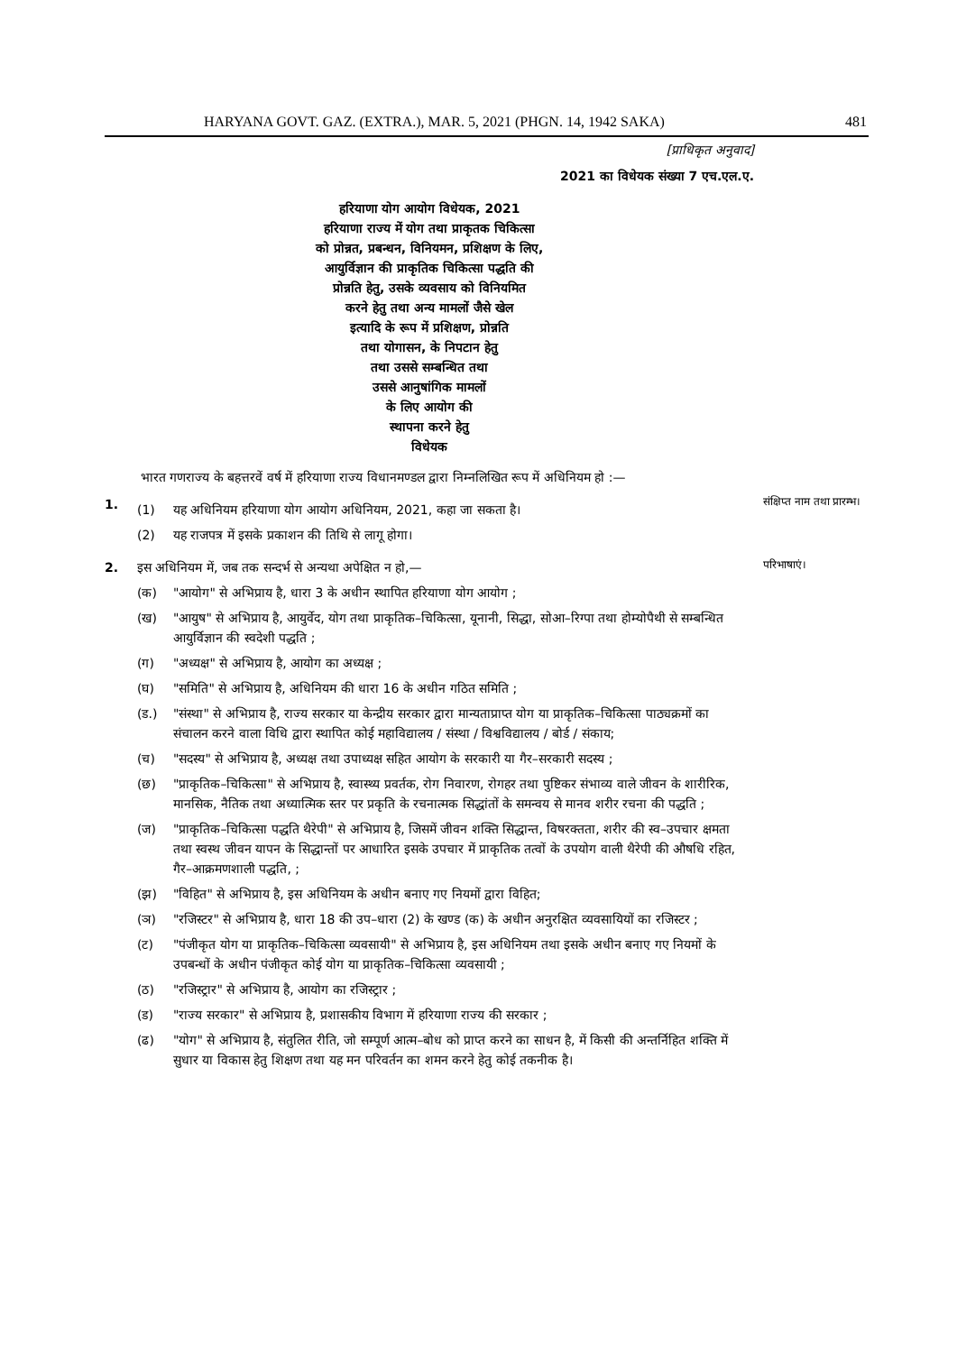HARYANA GOVT. GAZ. (EXTRA.), MAR. 5, 2021 (PHGN. 14, 1942 SAKA) 481
[प्राधिकृत अनुवाद]
2021 का विधेयक संख्या 7 एच.एल.ए.
हरियाणा योग आयोग विधेयक, 2021
हरियाणा राज्य में योग तथा प्राकृतक चिकित्सा
को प्रोन्नत, प्रबन्धन, विनियमन, प्रशिक्षण के लिए,
आयुर्विज्ञान की प्राकृतिक चिकित्सा पद्धति की
प्रोन्नति हेतु, उसके व्यवसाय को विनियमित
करने हेतु तथा अन्य मामलों जैसे खेल
इत्यादि के रूप में प्रशिक्षण, प्रोन्नति
तथा योगासन, के निपटान हेतु
तथा उससे सम्बन्धित तथा
उससे आनुषांगिक मामलों
के लिए आयोग की
स्थापना करने हेतु
विधेयक
भारत गणराज्य के बहत्तरवें वर्ष में हरियाणा राज्य विधानमण्डल द्वारा निम्नलिखित रूप में अधिनियम हो :—
1.
(1) यह अधिनियम हरियाणा योग आयोग अधिनियम, 2021, कहा जा सकता है।
(2) यह राजपत्र में इसके प्रकाशन की तिथि से लागू होगा।
संक्षिप्त नाम तथा प्रारम्भ।
2. इस अधिनियम में, जब तक सन्दर्भ से अन्यथा अपेक्षित न हो,—
(क) "आयोग" से अभिप्राय है, धारा 3 के अधीन स्थापित हरियाणा योग आयोग ;
(ख) "आयुष" से अभिप्राय है, आयुर्वेद, योग तथा प्राकृतिक–चिकित्सा, यूनानी, सिद्धा, सोआ–रिग्पा तथा होम्योपैथी से सम्बन्धित आयुर्विज्ञान की स्वदेशी पद्धति ;
(ग) "अध्यक्ष" से अभिप्राय है, आयोग का अध्यक्ष ;
(घ) "समिति" से अभिप्राय है, अधिनियम की धारा 16 के अधीन गठित समिति ;
(ड.) "संस्था" से अभिप्राय है, राज्य सरकार या केन्द्रीय सरकार द्वारा मान्यताप्राप्त योग या प्राकृतिक–चिकित्सा पाठ्यक्रमों का संचालन करने वाला विधि द्वारा स्थापित कोई महाविद्यालय / संस्था / विश्वविद्यालय / बोर्ड / संकाय;
(च) "सदस्य" से अभिप्राय है, अध्यक्ष तथा उपाध्यक्ष सहित आयोग के सरकारी या गैर–सरकारी सदस्य ;
(छ) "प्राकृतिक–चिकित्सा" से अभिप्राय है, स्वास्थ्य प्रवर्तक, रोग निवारण, रोगहर तथा पुष्टिकर संभाव्य वाले जीवन के शारीरिक, मानसिक, नैतिक तथा अध्यात्मिक स्तर पर प्रकृति के रचनात्मक सिद्धांतों के समन्वय से मानव शरीर रचना की पद्धति ;
(ज) "प्राकृतिक–चिकित्सा पद्धति थैरेपी" से अभिप्राय है, जिसमें जीवन शक्ति सिद्धान्त, विषरक्तता, शरीर की स्व–उपचार क्षमता तथा स्वस्थ जीवन यापन के सिद्धान्तों पर आधारित इसके उपचार में प्राकृतिक तत्वों के उपयोग वाली थैरेपी की औषधि रहित, गैर–आक्रमणशाली पद्धति, ;
(झ) "विहित" से अभिप्राय है, इस अधिनियम के अधीन बनाए गए नियमों द्वारा विहित;
(ञ) "रजिस्टर" से अभिप्राय है, धारा 18 की उप–धारा (2) के खण्ड (क) के अधीन अनुरक्षित व्यवसायियों का रजिस्टर ;
(ट) "पंजीकृत योग या प्राकृतिक–चिकित्सा व्यवसायी" से अभिप्राय है, इस अधिनियम तथा इसके अधीन बनाए गए नियमों के उपबन्धों के अधीन पंजीकृत कोई योग या प्राकृतिक–चिकित्सा व्यवसायी ;
(ठ) "रजिस्ट्रार" से अभिप्राय है, आयोग का रजिस्ट्रार ;
(ड) "राज्य सरकार" से अभिप्राय है, प्रशासकीय विभाग में हरियाणा राज्य की सरकार ;
(ढ) "योग" से अभिप्राय है, संतुलित रीति, जो सम्पूर्ण आत्म–बोध को प्राप्त करने का साधन है, में किसी की अन्तर्निहित शक्ति में सुधार या विकास हेतु शिक्षण तथा यह मन परिवर्तन का शमन करने हेतु कोई तकनीक है।
परिभाषाएं।